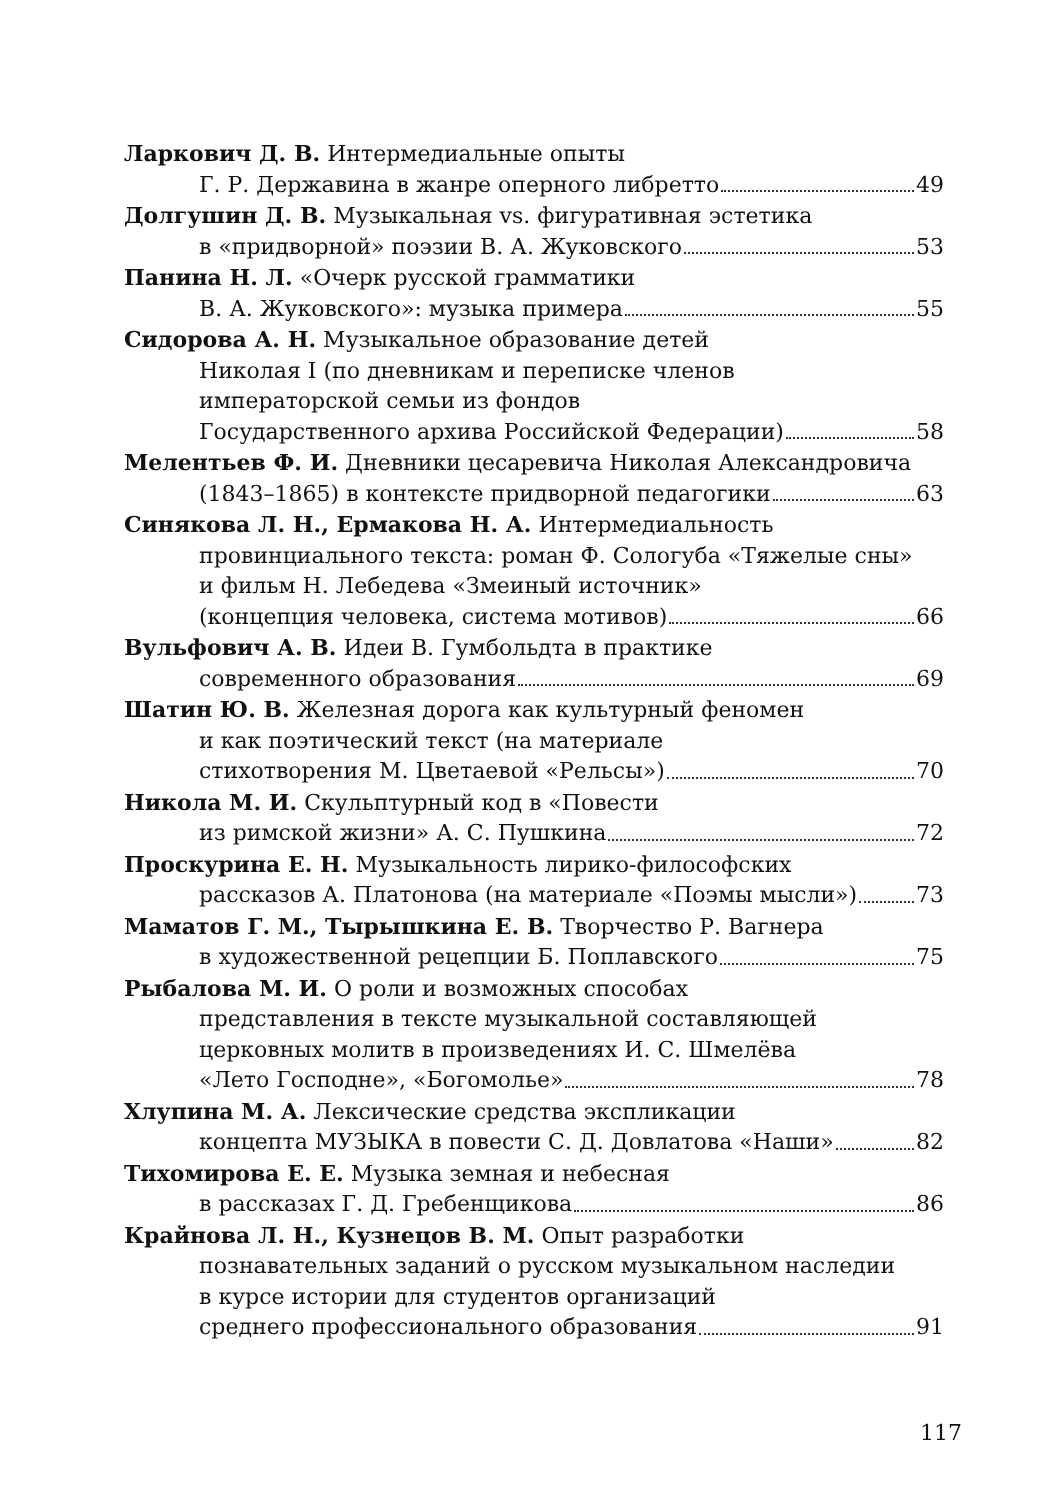Ларкович Д. В. Интермедиальные опыты
Г. Р. Державина в жанре оперного либретто 49
Долгушин Д. В. Музыкальная vs. фигуративная эстетика
в «придворной» поэзии В. А. Жуковского 53
Панина Н. Л. «Очерк русской грамматики
В. А. Жуковского»: музыка примера 55
Сидорова А. Н. Музыкальное образование детей
Николая I (по дневникам и переписке членов
императорской семьи из фондов
Государственного архива Российской Федерации) 58
Мелентьев Ф. И. Дневники цесаревича Николая Александровича
(1843–1865) в контексте придворной педагогики 63
Синякова Л. Н., Ермакова Н. А. Интермедиальность
провинциального текста: роман Ф. Сологуба «Тяжелые сны»
и фильм Н. Лебедева «Змеиный источник»
(концепция человека, система мотивов) 66
Вульфович А. В. Идеи В. Гумбольдта в практике
современного образования 69
Шатин Ю. В. Железная дорога как культурный феномен
и как поэтический текст (на материале
стихотворения М. Цветаевой «Рельсы») 70
Никола М. И. Скульптурный код в «Повести
из римской жизни» А. С. Пушкина 72
Проскурина Е. Н. Музыкальность лирико-философских
рассказов А. Платонова (на материале «Поэмы мысли») 73
Маматов Г. М., Тырышкина Е. В. Творчество Р. Вагнера
в художественной рецепции Б. Поплавского 75
Рыбалова М. И. О роли и возможных способах
представления в тексте музыкальной составляющей
церковных молитв в произведениях И. С. Шмелёва
«Лето Господне», «Богомолье» 78
Хлупина М. А. Лексические средства экспликации
концепта МУЗЫКА в повести С. Д. Довлатова «Наши» 82
Тихомирова Е. Е. Музыка земная и небесная
в рассказах Г. Д. Гребенщикова 86
Крайнова Л. Н., Кузнецов В. М. Опыт разработки
познавательных заданий о русском музыкальном наследии
в курсе истории для студентов организаций
среднего профессионального образования 91
117